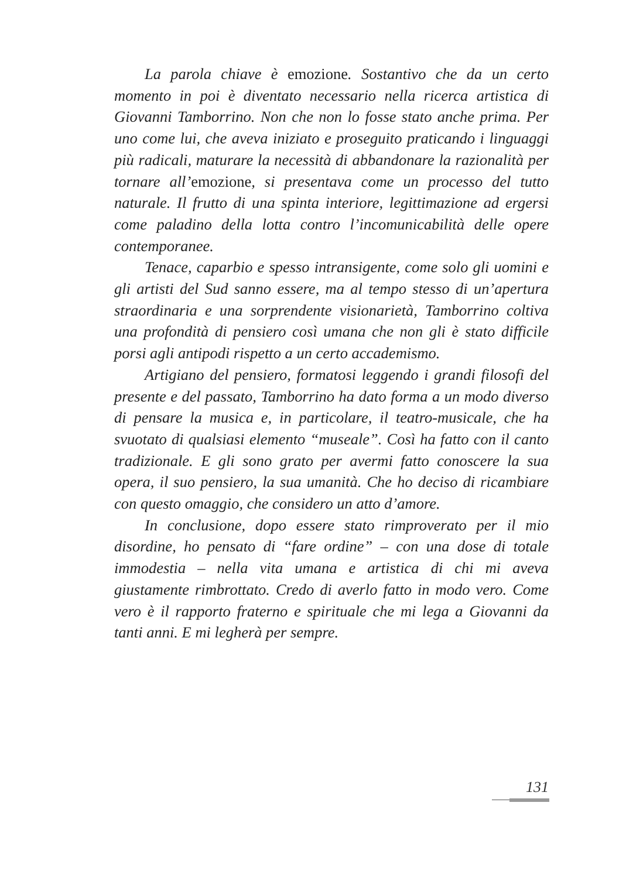La parola chiave è emozione. Sostantivo che da un certo momento in poi è diventato necessario nella ricerca artistica di Giovanni Tamborrino. Non che non lo fosse stato anche prima. Per uno come lui, che aveva iniziato e proseguito praticando i linguaggi più radicali, maturare la necessità di abbandonare la razionalità per tornare all’emozione, si presentava come un processo del tutto naturale. Il frutto di una spinta interiore, legittimazione ad ergersi come paladino della lotta contro l’incomunicabilità delle opere contemporanee.
Tenace, caparbio e spesso intransigente, come solo gli uomini e gli artisti del Sud sanno essere, ma al tempo stesso di un’apertura straordinaria e una sorprendente visionarietà, Tamborrino coltiva una profondità di pensiero così umana che non gli è stato difficile porsi agli antipodi rispetto a un certo accademismo.
Artigiano del pensiero, formatosi leggendo i grandi filosofi del presente e del passato, Tamborrino ha dato forma a un modo diverso di pensare la musica e, in particolare, il teatro-musicale, che ha svuotato di qualsiasi elemento “museale”. Così ha fatto con il canto tradizionale. E gli sono grato per avermi fatto conoscere la sua opera, il suo pensiero, la sua umanità. Che ho deciso di ricambiare con questo omaggio, che considero un atto d’amore.
In conclusione, dopo essere stato rimproverato per il mio disordine, ho pensato di “fare ordine” – con una dose di totale immodestia – nella vita umana e artistica di chi mi aveva giustamente rimbrottato. Credo di averlo fatto in modo vero. Come vero è il rapporto fraterno e spirituale che mi lega a Giovanni da tanti anni. E mi legherà per sempre.
131